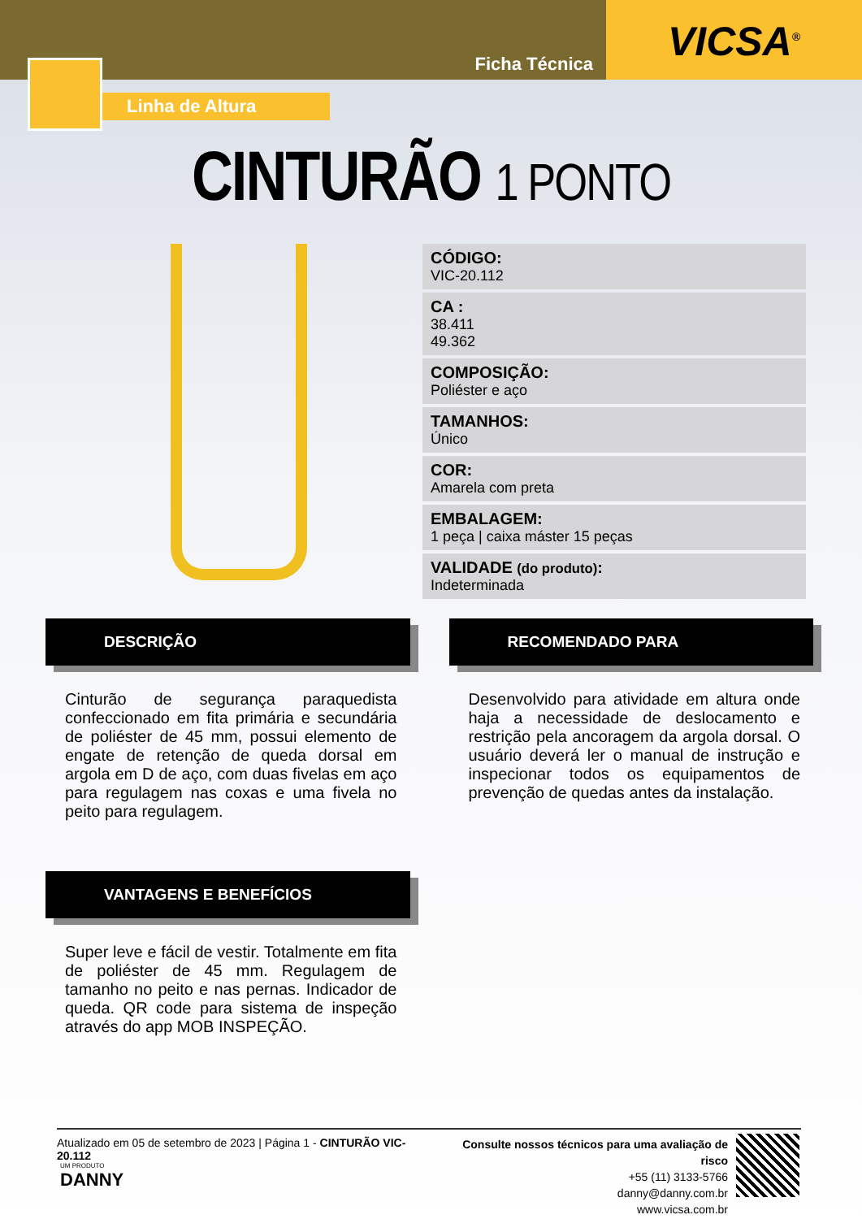Ficha Técnica
VICSA<sup>®</sup>
Linha de Altura
CINTURÃO 1 PONTO
CÓDIGO:
VIC-20.112
CA :
38.411
49.362
COMPOSIÇÃO:
Poliéster e aço
TAMANHOS:
Único
COR:
Amarela com preta
EMBALAGEM:
1 peça | caixa máster 15 peças
VALIDADE (do produto):
Indeterminada
DESCRIÇÃO
Cinturão de segurança paraquedista confeccionado em fita primária e secundária de poliéster de 45 mm, possui elemento de engate de retenção de queda dorsal em argola em D de aço, com duas fivelas em aço para regulagem nas coxas e uma fivela no peito para regulagem.
VANTAGENS E BENEFÍCIOS
Super leve e fácil de vestir. Totalmente em fita de poliéster de 45 mm. Regulagem de tamanho no peito e nas pernas. Indicador de queda. QR code para sistema de inspeção através do app MOB INSPEÇÃO.
RECOMENDADO PARA
Desenvolvido para atividade em altura onde haja a necessidade de deslocamento e restrição pela ancoragem da argola dorsal. O usuário deverá ler o manual de instrução e inspecionar todos os equipamentos de prevenção de quedas antes da instalação.
Atualizado em 05 de setembro de 2023 | Página 1 - CINTURÃO VIC-20.112
Consulte nossos técnicos para uma avaliação de risco
+55 (11) 3133-5766
danny@danny.com.br
www.vicsa.com.br
UM PRODUTO
DANNY